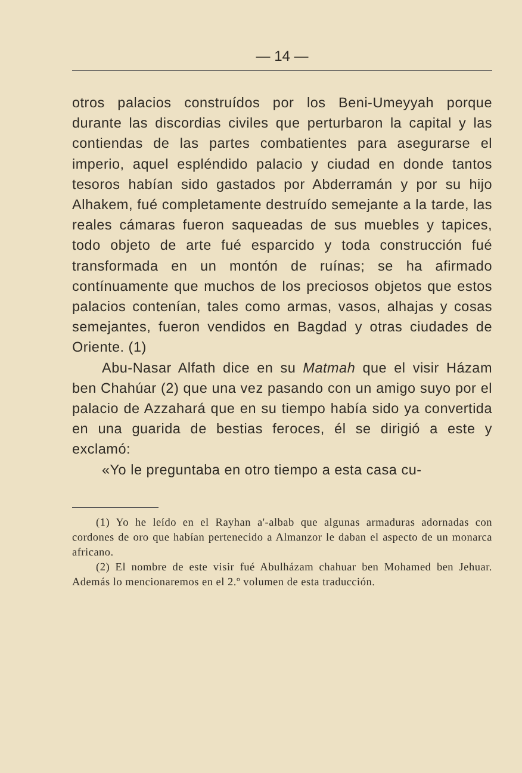— 14 —
otros palacios construídos por los Beni-Umeyyah porque durante las discordias civiles que perturbaron la capital y las contiendas de las partes combatientes para asegurarse el imperio, aquel espléndido palacio y ciudad en donde tantos tesoros habían sido gastados por Abderramán y por su hijo Alhakem, fué completamente destruído semejante a la tarde, las reales cámaras fueron saqueadas de sus muebles y tapices, todo objeto de arte fué esparcido y toda construcción fué transformada en un montón de ruínas; se ha afirmado contínuamente que muchos de los preciosos objetos que estos palacios contenían, tales como armas, vasos, alhajas y cosas semejantes, fueron vendidos en Bagdad y otras ciudades de Oriente. (1)
Abu-Nasar Alfath dice en su Matmah que el visir Házam ben Chahúar (2) que una vez pasando con un amigo suyo por el palacio de Azzahará que en su tiempo había sido ya convertida en una guarida de bestias feroces, él se dirigió a este y exclamó:
«Yo le preguntaba en otro tiempo a esta casa cu-
(1) Yo he leído en el Rayhan a'-albab que algunas armaduras adornadas con cordones de oro que habían pertenecido a Almanzor le daban el aspecto de un monarca africano.
(2) El nombre de este visir fué Abulházam chahuar ben Mohamed ben Jehuar. Además lo mencionaremos en el 2.º volumen de esta traducción.